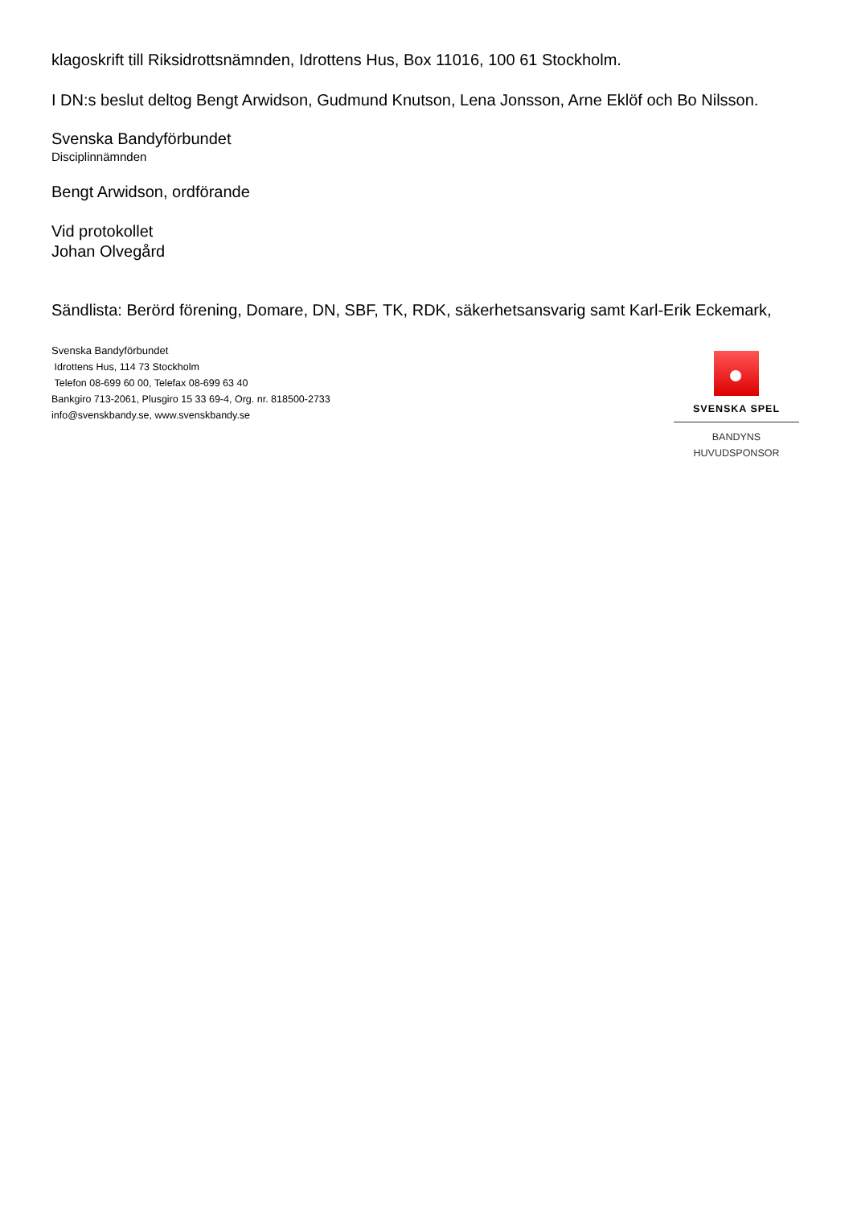klagoskrift till Riksidrottsnämnden, Idrottens Hus, Box 11016, 100 61 Stockholm.
I DN:s beslut deltog Bengt Arwidson, Gudmund Knutson, Lena Jonsson, Arne Eklöf och Bo Nilsson.
Svenska Bandyförbundet
Disciplinnämnden
Bengt Arwidson, ordförande
Vid protokollet
Johan Olvegård
Sändlista: Berörd förening, Domare, DN, SBF, TK, RDK, säkerhetsansvarig samt Karl-Erik Eckemark,
Svenska Bandyförbundet
Idrottens Hus, 114 73 Stockholm
Telefon 08-699 60 00, Telefax 08-699 63 40
Bankgiro 713-2061, Plusgiro 15 33 69-4, Org. nr. 818500-2733
info@svenskbandy.se, www.svenskbandy.se
SVENSKA SPEL
BANDYNS HUVUDSPONSOR